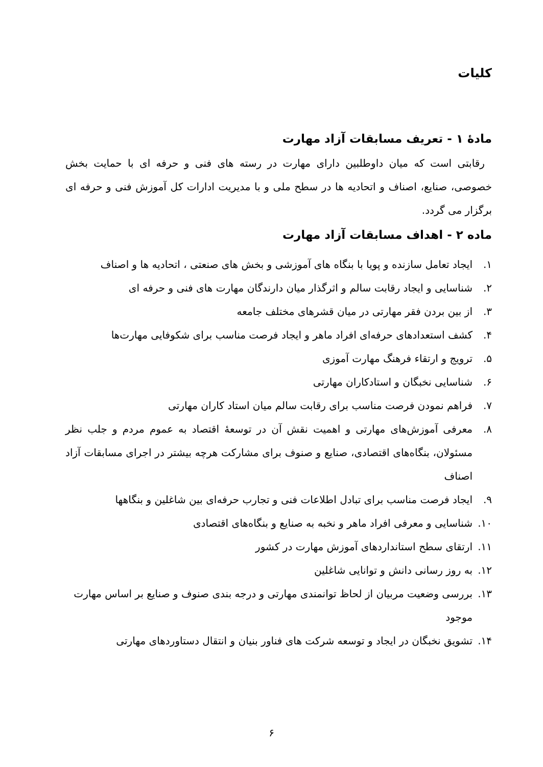کلیات
مادۀ ۱ - تعریف مسابقات آزاد مهارت
رقابتی است که میان داوطلبین دارای مهارت در رسته های فنی و حرفه ای با حمایت بخش خصوصی، صنایع، اصناف و اتحادیه ها در سطح ملی و با مدیریت ادارات کل آموزش فنی و حرفه ای برگزار می گردد.
ماده ۲ - اهداف مسابقات آزاد مهارت
۱. ایجاد تعامل سازنده و پویا با بنگاه های آموزشی و بخش های صنعتی ، اتحادیه ها و اصناف
۲. شناسایی و ایجاد رقابت سالم و اثرگذار میان دارندگان مهارت های فنی و حرفه ای
۳. از بین بردن فقر مهارتی در میان قشرهای مختلف جامعه
۴. کشف استعدادهای حرفه‌ای افراد ماهر و ایجاد فرصت مناسب برای شکوفایی مهارت‌ها
۵. ترویج و ارتقاء فرهنگ مهارت آموزی
۶. شناسایی نخبگان و استادکاران مهارتی
۷. فراهم نمودن فرصت مناسب برای رقابت سالم میان استاد کاران مهارتی
۸. معرفی آموزش‌های مهارتی و اهمیت نقش آن در توسعۀ اقتصاد به عموم مردم و جلب نظر مسئولان، بنگاه‌های اقتصادی، صنایع و صنوف برای مشارکت هرچه بیشتر در اجرای مسابقات آزاد اصناف
۹. ایجاد فرصت مناسب برای تبادل اطلاعات فنی و تجارب حرفه‌ای بین شاغلین و بنگاهها
۱۰. شناسایی و معرفی افراد ماهر و نخبه به صنایع و بنگاه‌های اقتصادی
۱۱. ارتقای سطح استانداردهای آموزش مهارت در کشور
۱۲. به روز رسانی دانش و توانایی شاغلین
۱۳. بررسی وضعیت مربیان از لحاظ توانمندی مهارتی و درجه بندی صنوف و صنایع بر اساس مهارت موجود
۱۴. تشویق نخبگان در ایجاد و توسعه شرکت های فناور بنیان و انتقال دستاوردهای مهارتی
۶